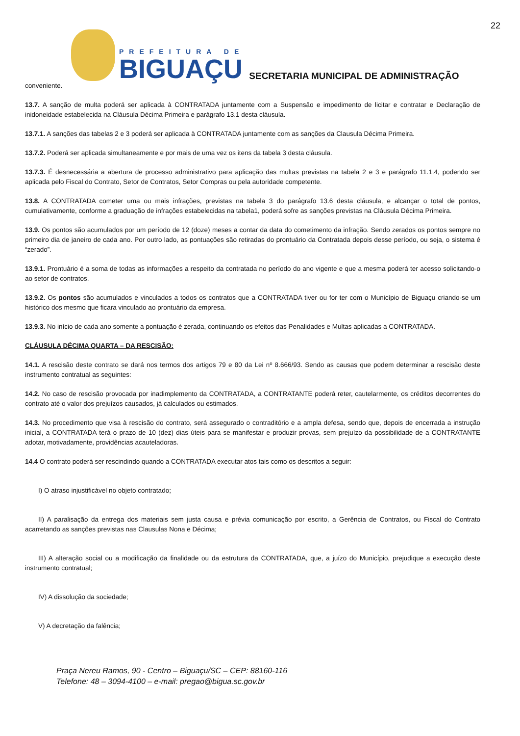22
PREFEITURA DE
BIGUAÇU
SECRETARIA MUNICIPAL DE ADMINISTRAÇÃO
conveniente.
13.7. A sanção de multa poderá ser aplicada à CONTRATADA juntamente com a Suspensão e impedimento de licitar e contratar e Declaração de inidoneidade estabelecida na Cláusula Décima Primeira e parágrafo 13.1 desta cláusula.
13.7.1. A sanções das tabelas 2 e 3 poderá ser aplicada à CONTRATADA juntamente com as sanções da Clausula Décima Primeira.
13.7.2. Poderá ser aplicada simultaneamente e por mais de uma vez os itens da tabela 3 desta cláusula.
13.7.3. É desnecessária a abertura de processo administrativo para aplicação das multas previstas na tabela 2 e 3 e parágrafo 11.1.4, podendo ser aplicada pelo Fiscal do Contrato, Setor de Contratos, Setor Compras ou pela autoridade competente.
13.8. A CONTRATADA cometer uma ou mais infrações, previstas na tabela 3 do parágrafo 13.6 desta cláusula, e alcançar o total de pontos, cumulativamente, conforme a graduação de infrações estabelecidas na tabela1, poderá sofre as sanções previstas na Cláusula Décima Primeira.
13.9. Os pontos são acumulados por um período de 12 (doze) meses a contar da data do cometimento da infração. Sendo zerados os pontos sempre no primeiro dia de janeiro de cada ano. Por outro lado, as pontuações são retiradas do prontuário da Contratada depois desse período, ou seja, o sistema é “zerado”.
13.9.1. Prontuário é a soma de todas as informações a respeito da contratada no período do ano vigente e que a mesma poderá ter acesso solicitando-o ao setor de contratos.
13.9.2. Os pontos são acumulados e vinculados a todos os contratos que a CONTRATADA tiver ou for ter com o Município de Biguaçu criando-se um histórico dos mesmo que ficara vinculado ao prontuário da empresa.
13.9.3. No início de cada ano somente a pontuação é zerada, continuando os efeitos das Penalidades e Multas aplicadas a CONTRATADA.
CLÁUSULA DÉCIMA QUARTA – DA RESCISÃO:
14.1. A rescisão deste contrato se dará nos termos dos artigos 79 e 80 da Lei nº 8.666/93. Sendo as causas que podem determinar a rescisão deste instrumento contratual as seguintes:
14.2. No caso de rescisão provocada por inadimplemento da CONTRATADA, a CONTRATANTE poderá reter, cautelarmente, os créditos decorrentes do contrato até o valor dos prejuízos causados, já calculados ou estimados.
14.3. No procedimento que visa à rescisão do contrato, será assegurado o contraditório e a ampla defesa, sendo que, depois de encerrada a instrução inicial, a CONTRATADA terá o prazo de 10 (dez) dias úteis para se manifestar e produzir provas, sem prejuízo da possibilidade de a CONTRATANTE adotar, motivadamente, providências acauteladoras.
14.4 O contrato poderá ser rescindindo quando a CONTRATADA executar atos tais como os descritos a seguir:
I) O atraso injustificável no objeto contratado;
II) A paralisação da entrega dos materiais sem justa causa e prévia comunicação por escrito, a Gerência de Contratos, ou Fiscal do Contrato acarretando as sanções previstas nas Clausulas Nona e Décima;
III) A alteração social ou a modificação da finalidade ou da estrutura da CONTRATADA, que, a juízo do Município, prejudique a execução deste instrumento contratual;
IV) A dissolução da sociedade;
V) A decretação da falência;
Praça Nereu Ramos, 90 - Centro – Biguaçu/SC – CEP: 88160-116
Telefone: 48 – 3094-4100 – e-mail: pregao@bigua.sc.gov.br